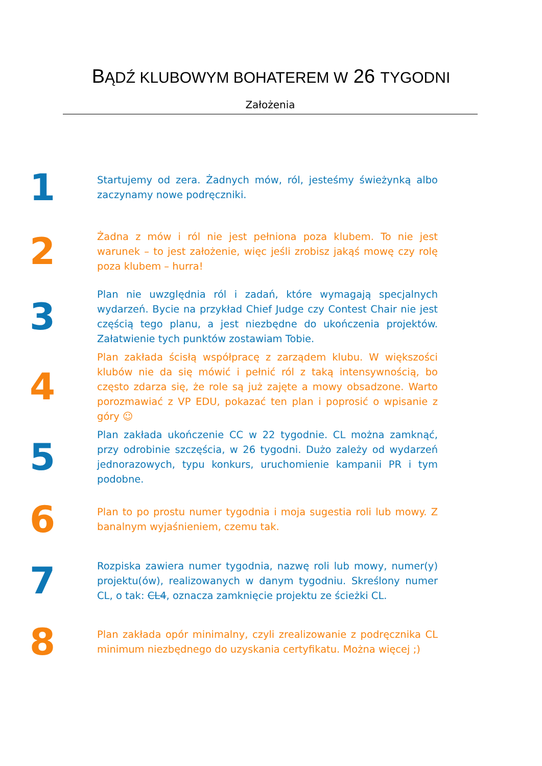BĄDŹ KLUBOWYM BOHATEREM W 26 TYGODNI
Założenia
1
Startujemy od zera. Żadnych mów, ról, jesteśmy świeżynką albo zaczynamy nowe podręczniki.
2
Żadna z mów i ról nie jest pełniona poza klubem. To nie jest warunek – to jest założenie, więc jeśli zrobisz jakąś mowę czy rolę poza klubem – hurra!
3
Plan nie uwzględnia ról i zadań, które wymagają specjalnych wydarzeń. Bycie na przykład Chief Judge czy Contest Chair nie jest częścią tego planu, a jest niezbędne do ukończenia projektów. Załatwienie tych punktów zostawiam Tobie.
4
Plan zakłada ścisłą współpracę z zarządem klubu. W większości klubów nie da się mówić i pełnić ról z taką intensywnością, bo często zdarza się, że role są już zajęte a mowy obsadzone. Warto porozmawiać z VP EDU, pokazać ten plan i poprosić o wpisanie z góry ☺
5
Plan zakłada ukończenie CC w 22 tygodnie. CL można zamknąć, przy odrobinie szczęścia, w 26 tygodni. Dużo zależy od wydarzeń jednorazowych, typu konkurs, uruchomienie kampanii PR i tym podobne.
6
Plan to po prostu numer tygodnia i moja sugestia roli lub mowy. Z banalnym wyjaśnieniem, czemu tak.
7
Rozpiska zawiera numer tygodnia, nazwę roli lub mowy, numer(y) projektu(ów), realizowanych w danym tygodniu. Skreślony numer CL, o tak: CL4, oznacza zamknięcie projektu ze ścieżki CL.
8
Plan zakłada opór minimalny, czyli zrealizowanie z podręcznika CL minimum niezbędnego do uzyskania certyfikatu. Można więcej ;)